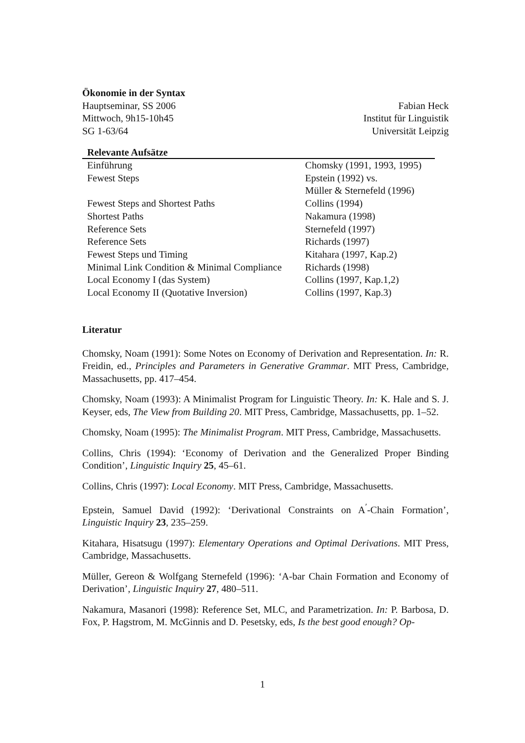Ökonomie in der Syntax
Hauptseminar, SS 2006
Mittwoch, 9h15-10h45
SG 1-63/64
Fabian Heck
Institut für Linguistik
Universität Leipzig
| Relevante Aufsätze | |
| --- | --- |
| Einführung | Chomsky (1991, 1993, 1995) |
| Fewest Steps | Epstein (1992) vs. Müller & Sternefeld (1996) |
| Fewest Steps and Shortest Paths | Collins (1994) |
| Shortest Paths | Nakamura (1998) |
| Reference Sets | Sternefeld (1997) |
| Reference Sets | Richards (1997) |
| Fewest Steps und Timing | Kitahara (1997, Kap.2) |
| Minimal Link Condition & Minimal Compliance | Richards (1998) |
| Local Economy I (das System) | Collins (1997, Kap.1,2) |
| Local Economy II (Quotative Inversion) | Collins (1997, Kap.3) |
Literatur
Chomsky, Noam (1991): Some Notes on Economy of Derivation and Representation. In: R. Freidin, ed., Principles and Parameters in Generative Grammar. MIT Press, Cambridge, Massachusetts, pp. 417–454.
Chomsky, Noam (1993): A Minimalist Program for Linguistic Theory. In: K. Hale and S. J. Keyser, eds, The View from Building 20. MIT Press, Cambridge, Massachusetts, pp. 1–52.
Chomsky, Noam (1995): The Minimalist Program. MIT Press, Cambridge, Massachusetts.
Collins, Chris (1994): ‘Economy of Derivation and the Generalized Proper Binding Condition’, Linguistic Inquiry 25, 45–61.
Collins, Chris (1997): Local Economy. MIT Press, Cambridge, Massachusetts.
Epstein, Samuel David (1992): ‘Derivational Constraints on A<sup>′</sup>-Chain Formation’, Linguistic Inquiry 23, 235–259.
Kitahara, Hisatsugu (1997): Elementary Operations and Optimal Derivations. MIT Press, Cambridge, Massachusetts.
Müller, Gereon & Wolfgang Sternefeld (1996): ‘A-bar Chain Formation and Economy of Derivation’, Linguistic Inquiry 27, 480–511.
Nakamura, Masanori (1998): Reference Set, MLC, and Parametrization. In: P. Barbosa, D. Fox, P. Hagstrom, M. McGinnis and D. Pesetsky, eds, Is the best good enough? Op-
1